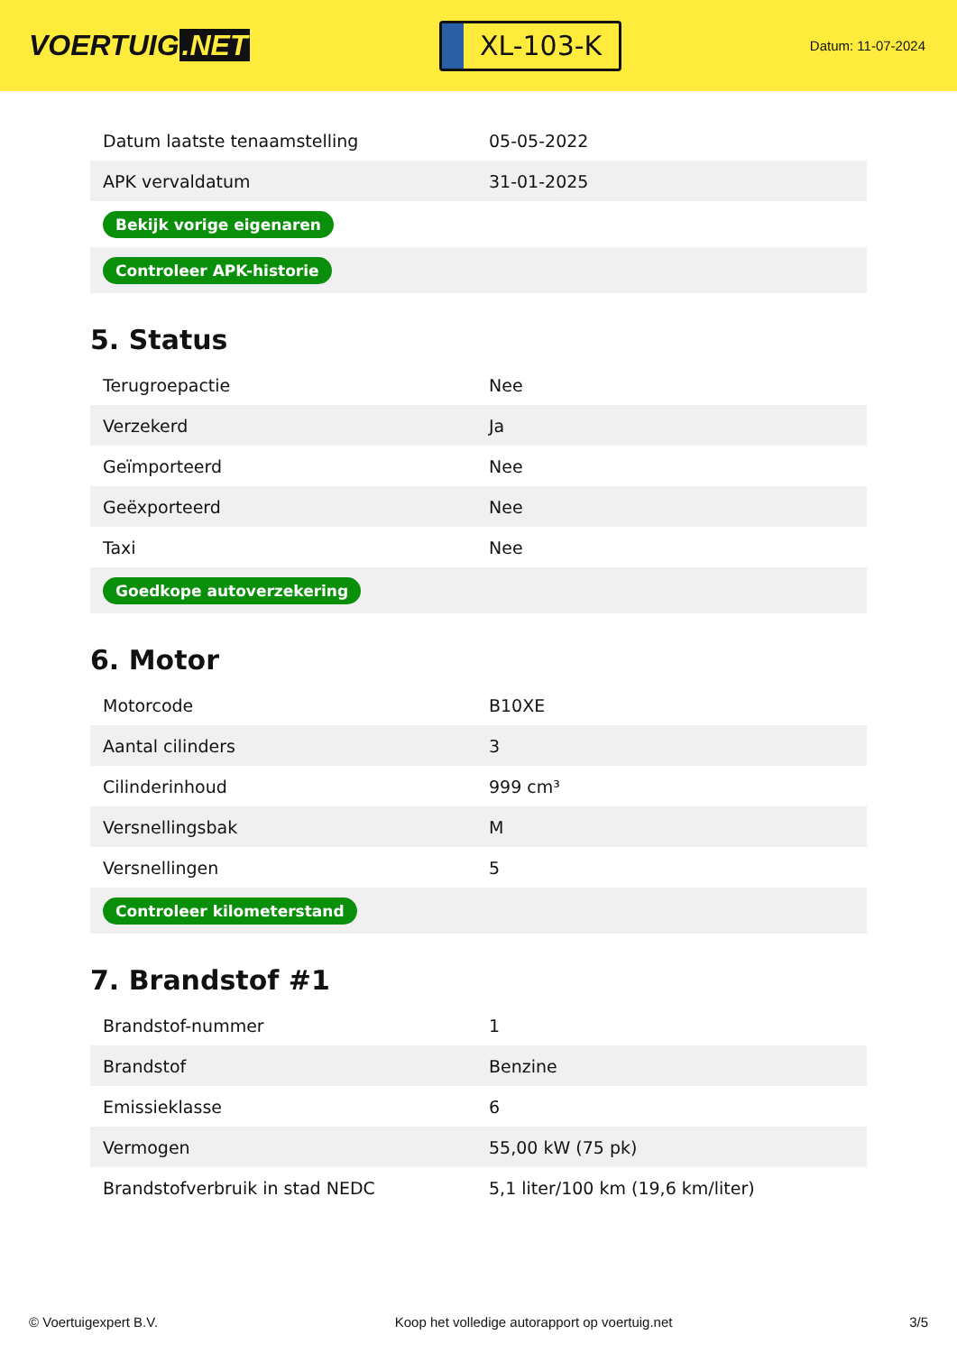VOERTUIG.NET
XL-103-K
Datum: 11-07-2024
| Datum laatste tenaamstelling | 05-05-2022 |
| APK vervaldatum | 31-01-2025 |
| Bekijk vorige eigenaren | |
| Controleer APK-historie | |
5. Status
| Terugroepactie | Nee |
| Verzekerd | Ja |
| Geïmporteerd | Nee |
| Geëxporteerd | Nee |
| Taxi | Nee |
| Goedkope autoverzekering | |
6. Motor
| Motorcode | B10XE |
| Aantal cilinders | 3 |
| Cilinderinhoud | 999 cm³ |
| Versnellingsbak | M |
| Versnellingen | 5 |
| Controleer kilometerstand | |
7. Brandstof #1
| Brandstof-nummer | 1 |
| Brandstof | Benzine |
| Emissieklasse | 6 |
| Vermogen | 55,00 kW (75 pk) |
| Brandstofverbruik in stad NEDC | 5,1 liter/100 km (19,6 km/liter) |
© Voertuigexpert B.V. Koop het volledige autorapport op voertuig.net 3/5